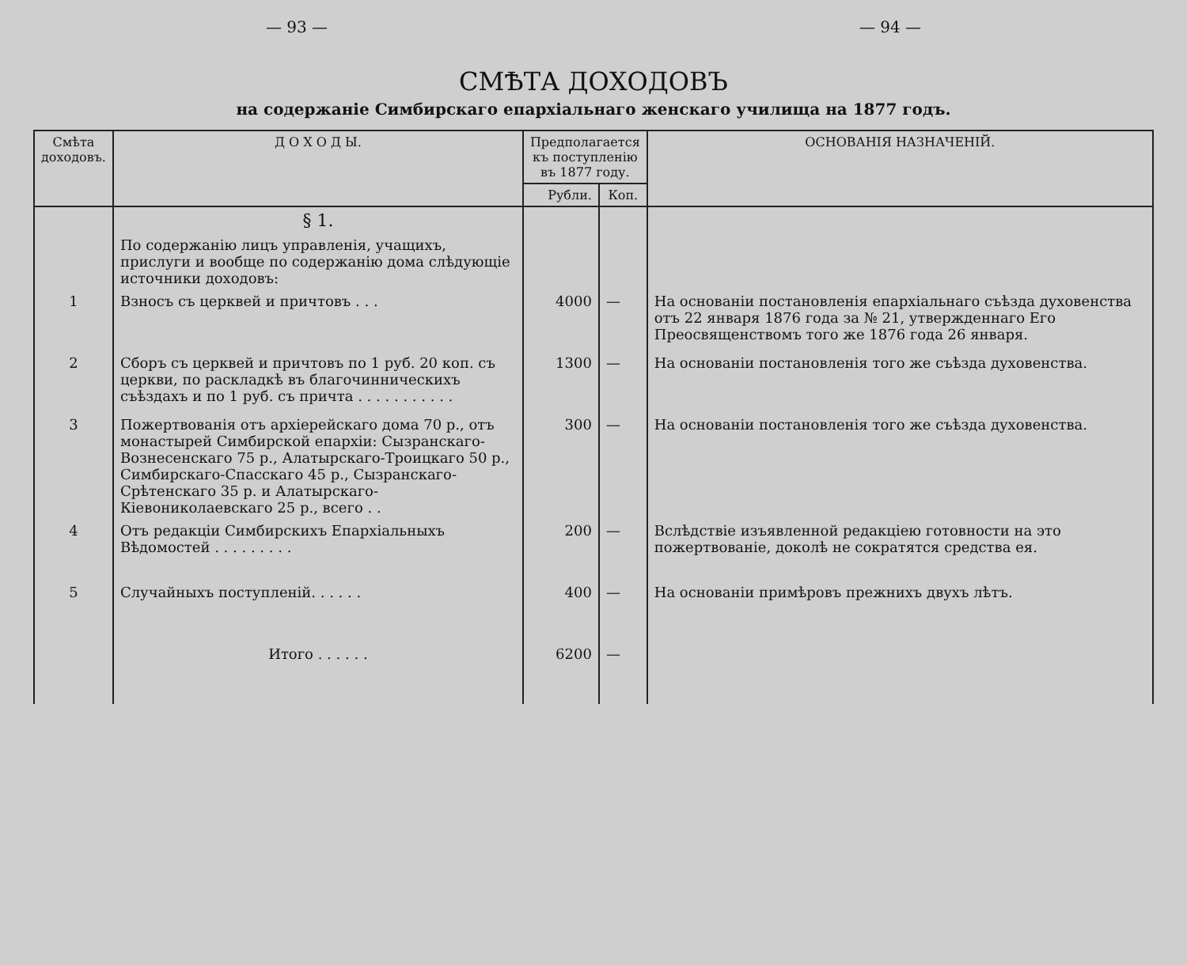— 93 — — 94 —
СМѢТА ДОХОДОВЪ
на содержаніе Симбирскаго епархіальнаго женскаго училища на 1877 годъ.
| Смѣта доходовъ. | Д О Х О Д Ы. | Предполагается къ поступленію въ 1877 году. | | ОСНОВАНІЯ НАЗНАЧЕНІЙ. |
| --- | --- | --- | --- | --- |
| | | Рубли. | Коп. | |
| | § 1. | | | |
| | По содержанію лицъ управленія, учащихъ, прислуги и вообще по содержанію дома слѣдующіе источники доходовъ: | | | |
| 1 | Взносъ съ церквей и причтовъ . . . | 4000 | — | На основаніи постановленія епархіальнаго съѣзда духовенства отъ 22 января 1876 года за № 21, утвержденнаго Его Преосвященствомъ того же 1876 года 26 января. |
| 2 | Сборъ съ церквей и причтовъ по 1 руб. 20 коп. съ церкви, по раскладкѣ въ благочинническихъ съѣздахъ и по 1 руб. съ причта . . . . . . . . . . . | 1300 | — | На основаніи постановленія того же съѣзда духовенства. |
| 3 | Пожертвованія отъ архіерейскаго дома 70 р., отъ монастырей Симбирской епархіи: Сызранскаго-Вознесенскаго 75 р., Алатырскаго-Троицкаго 50 р., Симбирскаго-Спасскаго 45 р., Сызранскаго-Срѣтенскаго 35 р. и Алатырскаго-Кіевониколаевскаго 25 р., всего . . | 300 | — | На основаніи постановленія того же съѣзда духовенства. |
| 4 | Отъ редакціи Симбирскихъ Епархіальныхъ Вѣдомостей . . . . . . . . . | 200 | — | Вслѣдствіе изъявленной редакціею готовности на это пожертвованіе, доколѣ не сократятся средства ея. |
| 5 | Случайныхъ поступленій. . . . . . | 400 | — | На основаніи примѣровъ прежнихъ двухъ лѣтъ. |
| | Итого . . . . . . | 6200 | — | |